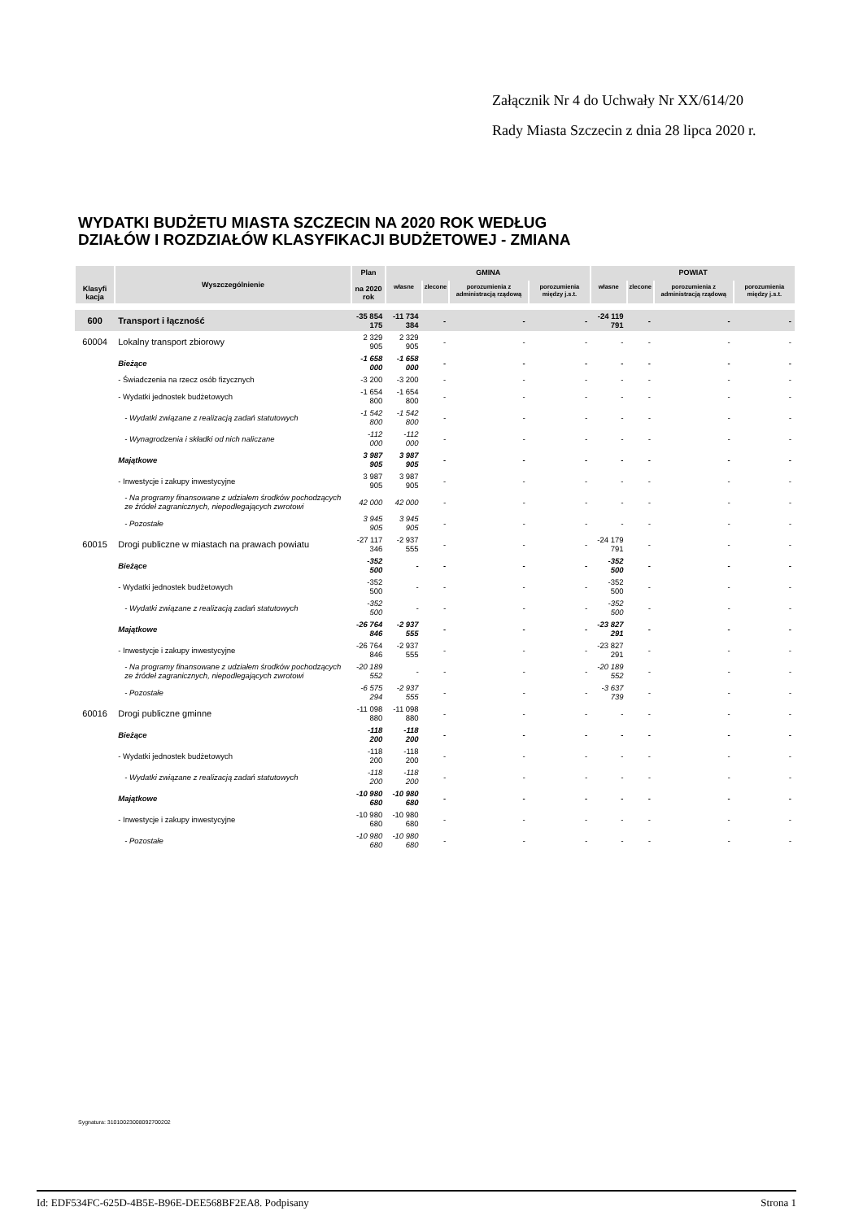Załącznik Nr 4 do Uchwały Nr XX/614/20
Rady Miasta Szczecin z dnia 28 lipca 2020 r.
WYDATKI BUDŻETU MIASTA SZCZECIN NA 2020 ROK WEDŁUG
DZIAŁÓW I ROZDZIAŁÓW KLASYFIKACJI BUDŻETOWEJ - ZMIANA
| Klasyfi kacja | Wyszczególnienie | Plan na 2020 rok | GMINA | | | | POWIAT | | | |
| --- | --- | --- | --- | --- | --- | --- | --- | --- | --- | --- |
| | | | własne | zlecone | porozumienia z administracją rządową | porozumienia między j.s.t. | własne | zlecone | porozumienia z administracją rządową | porozumienia między j.s.t. |
| 600 | Transport i łączność | -35 854 175 | -11 734 384 | - | - | - | -24 119 791 | - | - | - |
| 60004 | Lokalny transport zbiorowy | 2 329 905 | 2 329 905 | - | - | - | - | - | - | - |
| | Bieżące | -1 658 000 | -1 658 000 | - | - | - | - | - | - | - |
| | - Świadczenia na rzecz osób fizycznych | -3 200 | -3 200 | - | - | - | - | - | - | - |
| | - Wydatki jednostek budżetowych | -1 654 800 | -1 654 800 | - | - | - | - | - | - | - |
| | - Wydatki związane z realizacją zadań statutowych | -1 542 800 | -1 542 800 | - | - | - | - | - | - | - |
| | - Wynagrodzenia i składki od nich naliczane | -112 000 | -112 000 | - | - | - | - | - | - | - |
| | Majątkowe | 3 987 905 | 3 987 905 | - | - | - | - | - | - | - |
| | - Inwestycje i zakupy inwestycyjne | 3 987 905 | 3 987 905 | - | - | - | - | - | - | - |
| | - Na programy finansowane z udziałem środków pochodzących ze źródeł zagranicznych, niepodlegających zwrotowi | 42 000 | 42 000 | - | - | - | - | - | - | - |
| | - Pozostałe | 3 945 905 | 3 945 905 | - | - | - | - | - | - | - |
| 60015 | Drogi publiczne w miastach na prawach powiatu | -27 117 346 | -2 937 555 | - | - | - | -24 179 791 | - | - | - |
| | Bieżące | -352 500 | - | - | - | - | -352 500 | - | - | - |
| | - Wydatki jednostek budżetowych | -352 500 | - | - | - | - | -352 500 | - | - | - |
| | - Wydatki związane z realizacją zadań statutowych | -352 500 | - | - | - | - | -352 500 | - | - | - |
| | Majątkowe | -26 764 846 | -2 937 555 | - | - | - | -23 827 291 | - | - | - |
| | - Inwestycje i zakupy inwestycyjne | -26 764 846 | -2 937 555 | - | - | - | -23 827 291 | - | - | - |
| | - Na programy finansowane z udziałem środków pochodzących ze źródeł zagranicznych, niepodlegających zwrotowi | -20 189 552 | - | - | - | - | -20 189 552 | - | - | - |
| | - Pozostałe | -6 575 294 | -2 937 555 | - | - | - | -3 637 739 | - | - | - |
| 60016 | Drogi publiczne gminne | -11 098 880 | -11 098 880 | - | - | - | - | - | - | - |
| | Bieżące | -118 200 | -118 200 | - | - | - | - | - | - | - |
| | - Wydatki jednostek budżetowych | -118 200 | -118 200 | - | - | - | - | - | - | - |
| | - Wydatki związane z realizacją zadań statutowych | -118 200 | -118 200 | - | - | - | - | - | - | - |
| | Majątkowe | -10 980 680 | -10 980 680 | - | - | - | - | - | - | - |
| | - Inwestycje i zakupy inwestycyjne | -10 980 680 | -10 980 680 | - | - | - | - | - | - | - |
| | - Pozostałe | -10 980 680 | -10 980 680 | - | - | - | - | - | - | - |
Sygnatura: 31010023008092700202
Id: EDF534FC-625D-4B5E-B96E-DEE568BF2EA8. Podpisany Strona 1